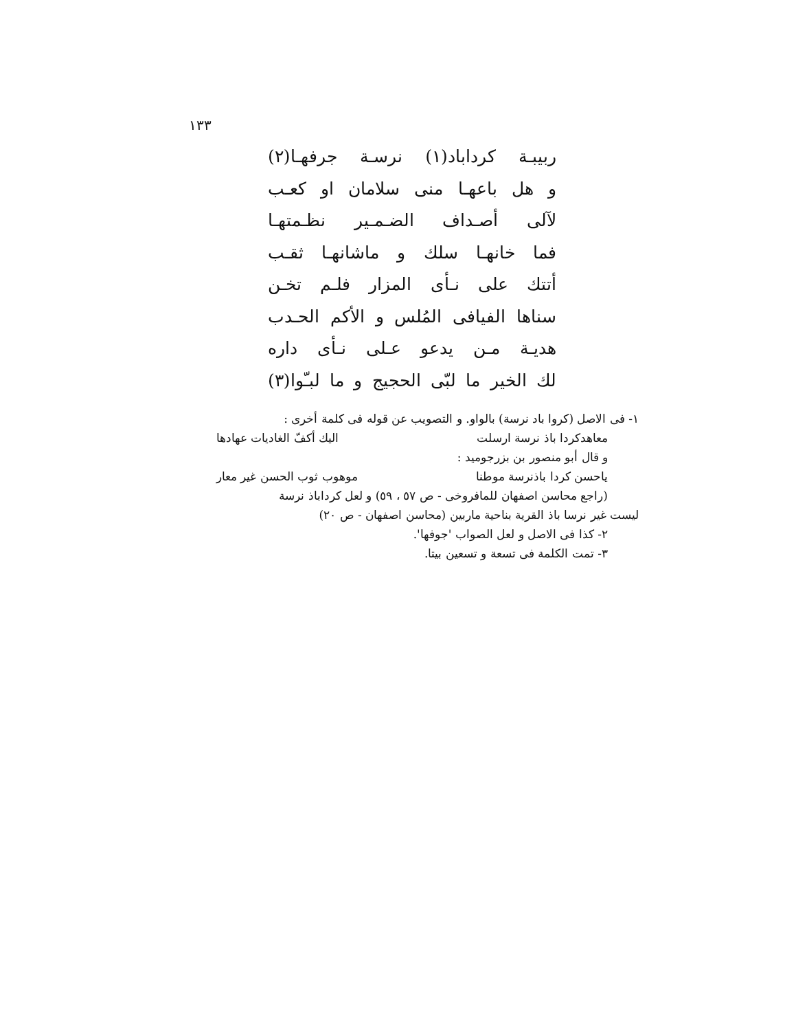١٣٣
ربيبـة كرداباد(١) نرسـة جرفهـا(٢)
و هل باعهـا منى سلامان او كعـب
لآلى أصـداف الضـمـير نظـمتهـا
فما خانهـا سلك و ماشانهـا ثقـب
أتتك على نـأى المزار فلـم تخـن
سناها الفيافى المُلس و الأكم الحـدب
هديـة مـن يدعو عـلى نـأى داره
لك الخير ما لبّى الحجيج و ما لبـّوا(٣)
١- فى الاصل (كروا باد نرسة) بالواو. و التصويب عن قوله فى كلمة أخرى :
معاهدكردا باذ نرسة ارسلت اليك أكفّ الغاديات عهادها
و قال أبو منصور بن بزرجوميد :
ياحسن كردا باذنرسة موطنا موهوب ثوب الحسن غير معار
(راجع محاسن اصفهان للمافروخى - ص ٥٧ ، ٥٩) و لعل كرداباذ نرسة
ليست غير نرسا باذ القرية بناحية ماربين (محاسن اصفهان - ص ٢٠)
٢- كذا فى الاصل و لعل الصواب 'جوفها'.
٣- تمت الكلمة فى تسعة و تسعين بيتا.